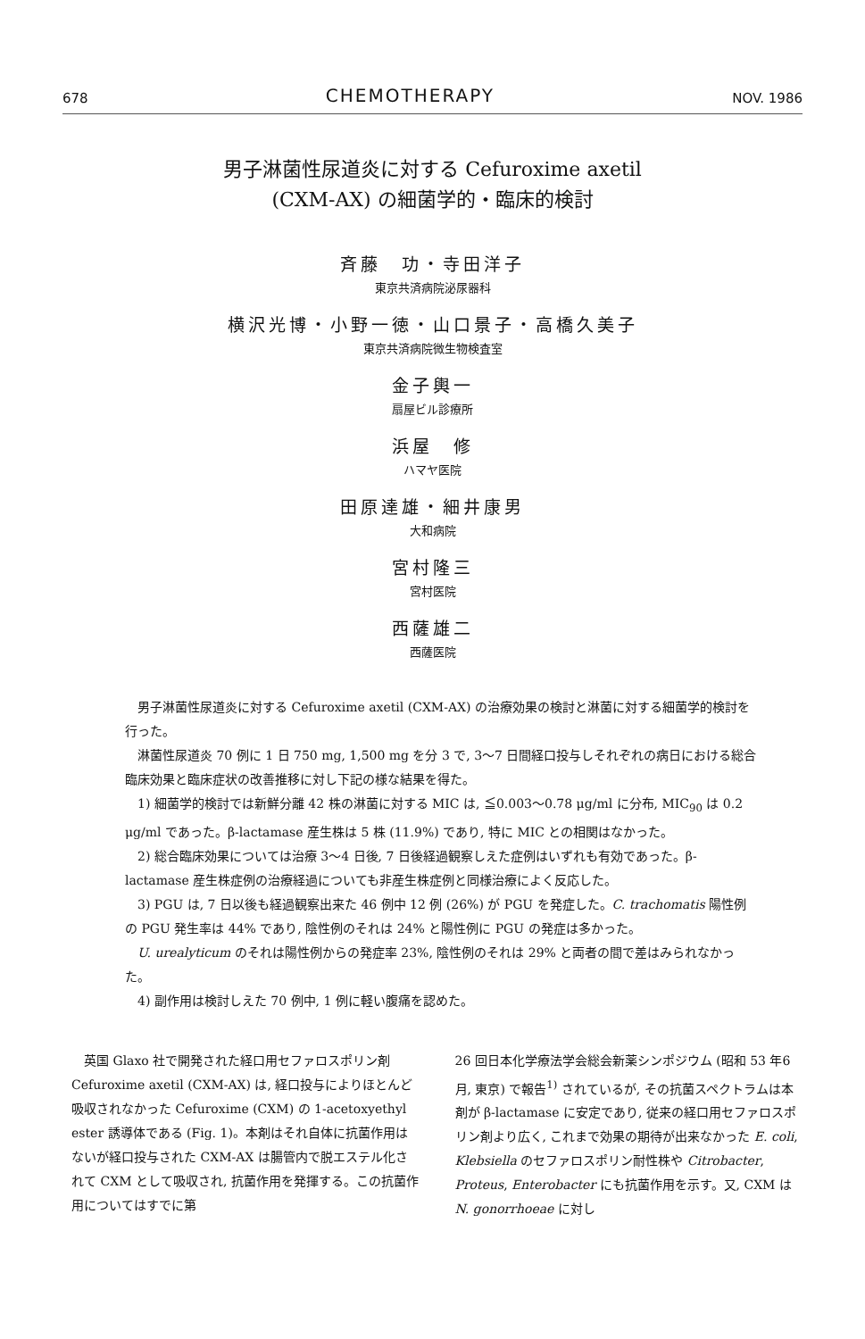678 CHEMOTHERAPY NOV. 1986
男子淋菌性尿道炎に対する Cefuroxime axetil
(CXM-AX) の細菌学的・臨床的検討
斉藤　功・寺田洋子
東京共済病院泌尿器科
横沢光博・小野一徳・山口景子・高橋久美子
東京共済病院微生物検査室
金子輿一
扇屋ビル診療所
浜屋　修
ハマヤ医院
田原達雄・細井康男
大和病院
宮村隆三
宮村医院
西薩雄二
西薩医院
男子淋菌性尿道炎に対する Cefuroxime axetil (CXM-AX) の治療効果の検討と淋菌に対する細菌学的検討を行った。
淋菌性尿道炎 70 例に 1 日 750 mg, 1,500 mg を分 3 で, 3～7 日間経口投与しそれぞれの病日における総合臨床効果と臨床症状の改善推移に対し下記の様な結果を得た。
1) 細菌学的検討では新鮮分離 42 株の淋菌に対する MIC は, ≦0.003～0.78 μg/ml に分布, MIC<sub>90</sub> は 0.2 μg/ml であった。β-lactamase 産生株は 5 株 (11.9%) であり, 特に MIC との相関はなかった。
2) 総合臨床効果については治療 3～4 日後, 7 日後経過観察しえた症例はいずれも有効であった。β-lactamase 産生株症例の治療経過についても非産生株症例と同様治療によく反応した。
3) PGU は, 7 日以後も経過観察出来た 46 例中 12 例 (26%) が PGU を発症した。C. trachomatis 陽性例の PGU 発生率は 44% であり, 陰性例のそれは 24% と陽性例に PGU の発症は多かった。
U. urealyticum のそれは陽性例からの発症率 23%, 陰性例のそれは 29% と両者の間で差はみられなかった。
4) 副作用は検討しえた 70 例中, 1 例に軽い腹痛を認めた。
　英国 Glaxo 社で開発された経口用セファロスポリン剤 Cefuroxime axetil (CXM-AX) は, 経口投与によりほとんど吸収されなかった Cefuroxime (CXM) の 1-acetoxyethyl ester 誘導体である (Fig. 1)。本剤はそれ自体に抗菌作用はないが経口投与された CXM-AX は腸管内で脱エステル化されて CXM として吸収され, 抗菌作用を発揮する。この抗菌作用についてはすでに第
26 回日本化学療法学会総会新薬シンポジウム (昭和 53 年6月, 東京) で報告<sup>1)</sup> されているが, その抗菌スペクトラムは本剤が β-lactamase に安定であり, 従来の経口用セファロスポリン剤より広く, これまで効果の期待が出来なかった E. coli, Klebsiella のセファロスポリン耐性株や Citrobacter, Proteus, Enterobacter にも抗菌作用を示す。又, CXM は N. gonorrhoeae に対し